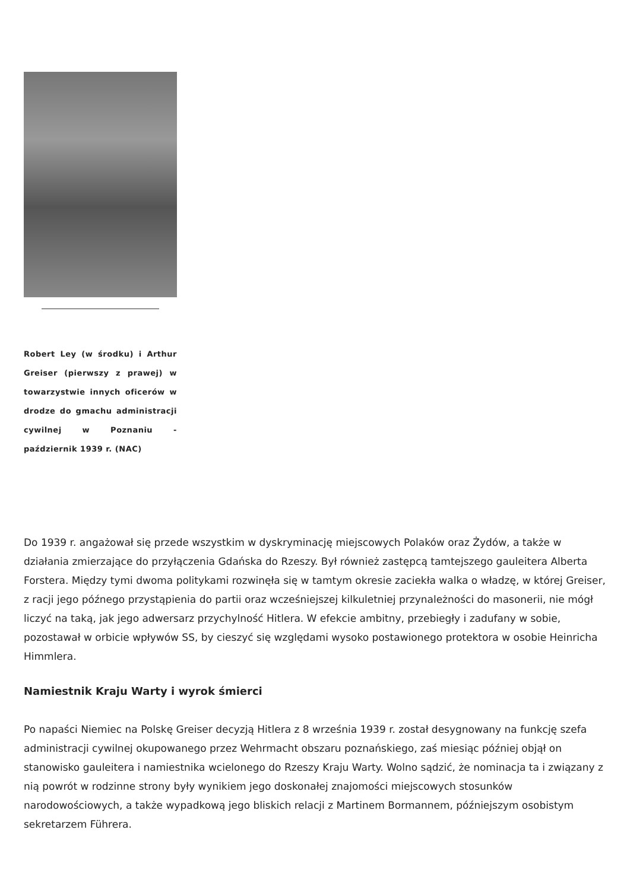Robert Ley (w środku) i Arthur Greiser (pierwszy z prawej) w towarzystwie innych oficerów w drodze do gmachu administracji cywilnej w Poznaniu - październik 1939 r. (NAC)
Do 1939 r. angażował się przede wszystkim w dyskryminację miejscowych Polaków oraz Żydów, a także w działania zmierzające do przyłączenia Gdańska do Rzeszy. Był również zastępcą tamtejszego gauleitera Alberta Forstera. Między tymi dwoma politykami rozwinęła się w tamtym okresie zaciekła walka o władzę, w której Greiser, z racji jego późnego przystąpienia do partii oraz wcześniejszej kilkuletniej przynależności do masonerii, nie mógł liczyć na taką, jak jego adwersarz przychylność Hitlera. W efekcie ambitny, przebiegły i zadufany w sobie, pozostawał w orbicie wpływów SS, by cieszyć się względami wysoko postawionego protektora w osobie Heinricha Himmlera.
Namiestnik Kraju Warty i wyrok śmierci
Po napaści Niemiec na Polskę Greiser decyzją Hitlera z 8 września 1939 r. został desygnowany na funkcję szefa administracji cywilnej okupowanego przez Wehrmacht obszaru poznańskiego, zaś miesiąc później objął on stanowisko gauleitera i namiestnika wcielonego do Rzeszy Kraju Warty. Wolno sądzić, że nominacja ta i związany z nią powrót w rodzinne strony były wynikiem jego doskonałej znajomości miejscowych stosunków narodowościowych, a także wypadkową jego bliskich relacji z Martinem Bormannem, późniejszym osobistym sekretarzem Führera.